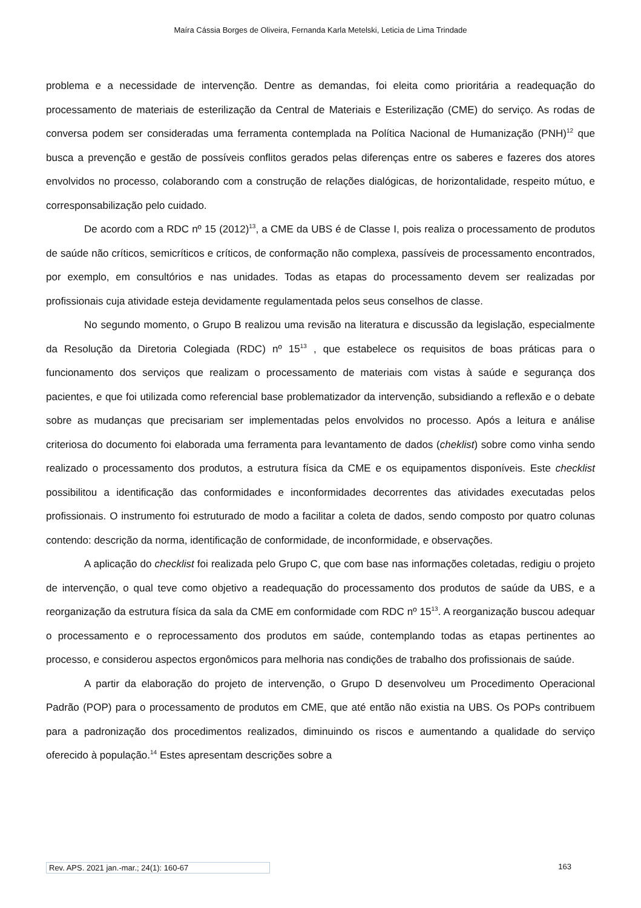Maíra Cássia Borges de Oliveira, Fernanda Karla Metelski, Leticia de Lima Trindade
problema e a necessidade de intervenção. Dentre as demandas, foi eleita como prioritária a readequação do processamento de materiais de esterilização da Central de Materiais e Esterilização (CME) do serviço. As rodas de conversa podem ser consideradas uma ferramenta contemplada na Política Nacional de Humanização (PNH)<sup>12</sup> que busca a prevenção e gestão de possíveis conflitos gerados pelas diferenças entre os saberes e fazeres dos atores envolvidos no processo, colaborando com a construção de relações dialógicas, de horizontalidade, respeito mútuo, e corresponsabilização pelo cuidado.
De acordo com a RDC nº 15 (2012)<sup>13</sup>, a CME da UBS é de Classe I, pois realiza o processamento de produtos de saúde não críticos, semicríticos e críticos, de conformação não complexa, passíveis de processamento encontrados, por exemplo, em consultórios e nas unidades. Todas as etapas do processamento devem ser realizadas por profissionais cuja atividade esteja devidamente regulamentada pelos seus conselhos de classe.
No segundo momento, o Grupo B realizou uma revisão na literatura e discussão da legislação, especialmente da Resolução da Diretoria Colegiada (RDC) nº 15<sup>13</sup> , que estabelece os requisitos de boas práticas para o funcionamento dos serviços que realizam o processamento de materiais com vistas à saúde e segurança dos pacientes, e que foi utilizada como referencial base problematizador da intervenção, subsidiando a reflexão e o debate sobre as mudanças que precisariam ser implementadas pelos envolvidos no processo. Após a leitura e análise criteriosa do documento foi elaborada uma ferramenta para levantamento de dados (cheklist) sobre como vinha sendo realizado o processamento dos produtos, a estrutura física da CME e os equipamentos disponíveis. Este checklist possibilitou a identificação das conformidades e inconformidades decorrentes das atividades executadas pelos profissionais. O instrumento foi estruturado de modo a facilitar a coleta de dados, sendo composto por quatro colunas contendo: descrição da norma, identificação de conformidade, de inconformidade, e observações.
A aplicação do checklist foi realizada pelo Grupo C, que com base nas informações coletadas, redigiu o projeto de intervenção, o qual teve como objetivo a readequação do processamento dos produtos de saúde da UBS, e a reorganização da estrutura física da sala da CME em conformidade com RDC nº 15<sup>13</sup>. A reorganização buscou adequar o processamento e o reprocessamento dos produtos em saúde, contemplando todas as etapas pertinentes ao processo, e considerou aspectos ergonômicos para melhoria nas condições de trabalho dos profissionais de saúde.
A partir da elaboração do projeto de intervenção, o Grupo D desenvolveu um Procedimento Operacional Padrão (POP) para o processamento de produtos em CME, que até então não existia na UBS. Os POPs contribuem para a padronização dos procedimentos realizados, diminuindo os riscos e aumentando a qualidade do serviço oferecido à população.<sup>14</sup> Estes apresentam descrições sobre a
Rev. APS. 2021 jan.-mar.; 24(1): 160-67 163